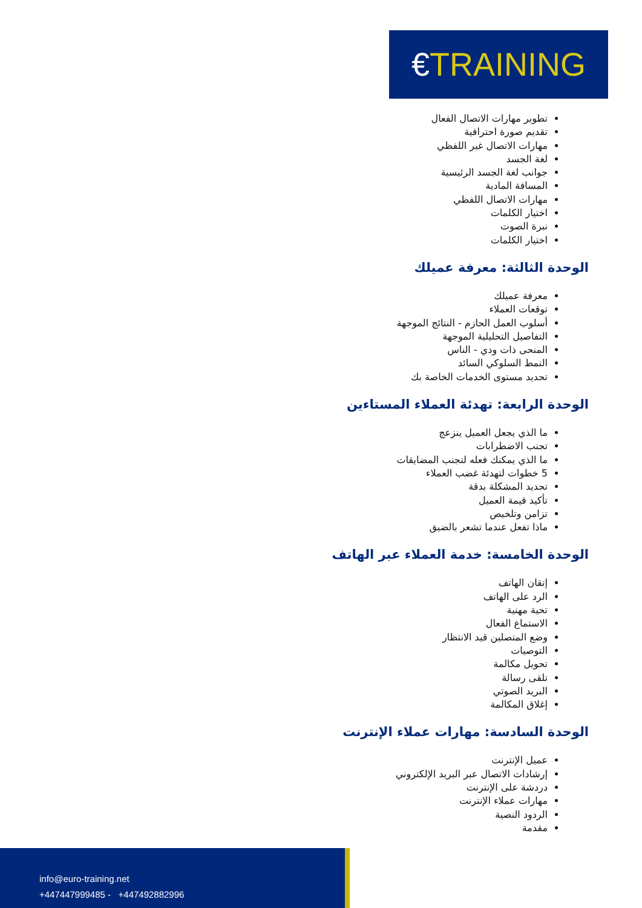€TRAINING
تطوير مهارات الاتصال الفعال
تقديم صورة احترافية
مهارات الاتصال غير اللفظي
لغة الجسد
جوانب لغة الجسد الرئيسية
المسافة المادية
مهارات الاتصال اللفظي
اختيار الكلمات
نبرة الصوت
اختيار الكلمات
الوحدة الثالثة: معرفة عميلك
معرفة عميلك
توقعات العملاء
أسلوب العمل الحازم - النتائج الموجهة
التفاصيل التحليلية الموجهة
المنحى ذات ودي - الناس
النمط السلوكي السائد
تحديد مستوى الخدمات الخاصة بك
الوحدة الرابعة: تهدئة العملاء المستاءين
ما الذي يجعل العميل ينزعج
تجنب الاضطرابات
ما الذي يمكنك فعله لتجنب المضايقات
5 خطوات لتهدئة غضب العملاء
تحديد المشكلة بدقة
تأكيد قيمة العميل
تزامن وتلخيص
ماذا تفعل عندما تشعر بالضيق
الوحدة الخامسة: خدمة العملاء عبر الهاتف
إتقان الهاتف
الرد على الهاتف
تحية مهنية
الاستماع الفعال
وضع المتصلين قيد الانتظار
التوصيات
تحويل مكالمة
تلقى رسالة
البريد الصوتي
إغلاق المكالمة
الوحدة السادسة: مهارات عملاء الإنترنت
عميل الإنترنت
إرشادات الاتصال عبر البريد الإلكتروني
دردشة على الإنترنت
مهارات عملاء الإنترنت
الردود النصية
مقدمة
info@euro-training.net
+447447999485 - +447492882996